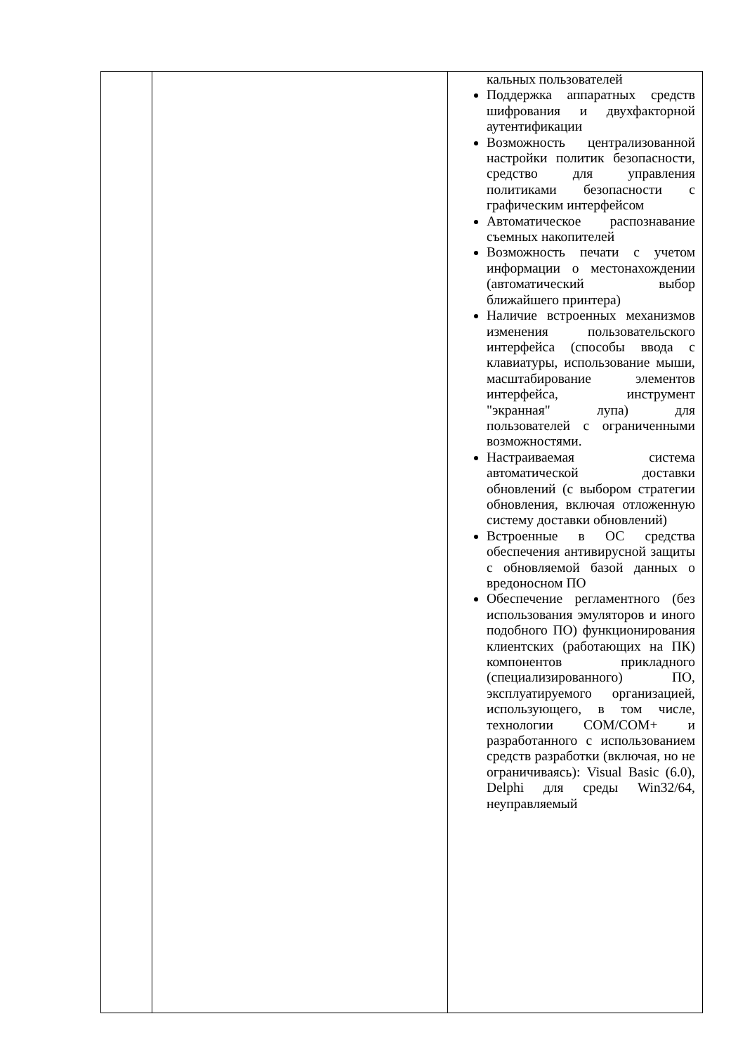| | | кальных пользователей Поддержка аппаратных средств шифрования и двухфакторной аутентификации Возможность централизованной настройки политик безопасности, средство для управления политиками безопасности с графическим интерфейсом Автоматическое распознавание съемных накопителей Возможность печати с учетом информации о местонахождении (автоматический выбор ближайшего принтера) Наличие встроенных механизмов изменения пользовательского интерфейса (способы ввода с клавиатуры, использование мыши, масштабирование элементов интерфейса, инструмент "экранная" лупа) для пользователей с ограниченными возможностями. Настраиваемая система автоматической доставки обновлений (с выбором стратегии обновления, включая отложенную систему доставки обновлений) Встроенные в ОС средства обеспечения антивирусной защиты с обновляемой базой данных о вредоносном ПО Обеспечение регламентного (без использования эмуляторов и иного подобного ПО) функционирования клиентских (работающих на ПК) компонентов прикладного (специализированного) ПО, эксплуатируемого организацией, использующего, в том числе, технологии COM/COM+ и разработанного с использованием средств разработки (включая, но не ограничиваясь): Visual Basic (6.0), Delphi для среды Win32/64, неуправляемый |